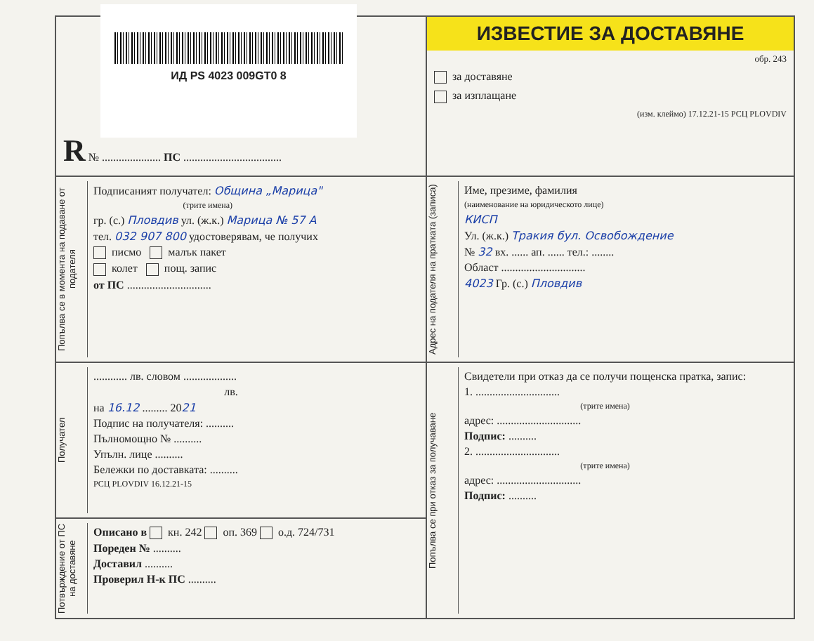ИД PS 4023 009GT0 8
R № ..................... ПС ...................................
ИЗВЕСТИЕ ЗА ДОСТАВЯНЕ
обр. 243
за доставяне
за изплащане
(изм. клеймо) 17.12.21-15 РСЦ PLOVDIV
Попълва се в момента на подаване от подателя
Подписаният получател: Община „Марица"
(трите имена)
гр. (с.) Пловдив ул. (ж.к.) Марица № 57 А
тел. 032 907 800 удостоверявам, че получих
писмо малък пакет
колет пощ. запис
от ПС ..............................
Адрес на подателя на пратката (записа)
Име, презиме, фамилия
(наименование на юридическото лице)
КИСП
Ул. (ж.к.) Тракия бул. Освобождение
№ 32 вх. ...... ап. ...... тел.: ........
Област ..............................
4023 Гр. (с.) Пловдив
Получател
............ лв. словом ...................
лв.
на 16.12 ......... 2021
Подпис на получателя: ..........
Пълномощно № ..........
Упълн. лице ..........
Бележки по доставката: ..........
РСЦ PLOVDIV 16.12.21-15
Попълва се при отказ за получаване
Свидетели при отказ да се получи пощенска пратка, запис:
1. ..............................
(трите имена)
адрес: ..............................
Подпис: ..........
2. ..............................
(трите имена)
адрес: ..............................
Подпис: ..........
Потвърждение от ПС на доставяне
Описано в кн. 242 оп. 369 о.д. 724/731
Пореден № ..........
Доставил ..........
Проверил Н-к ПС ..........